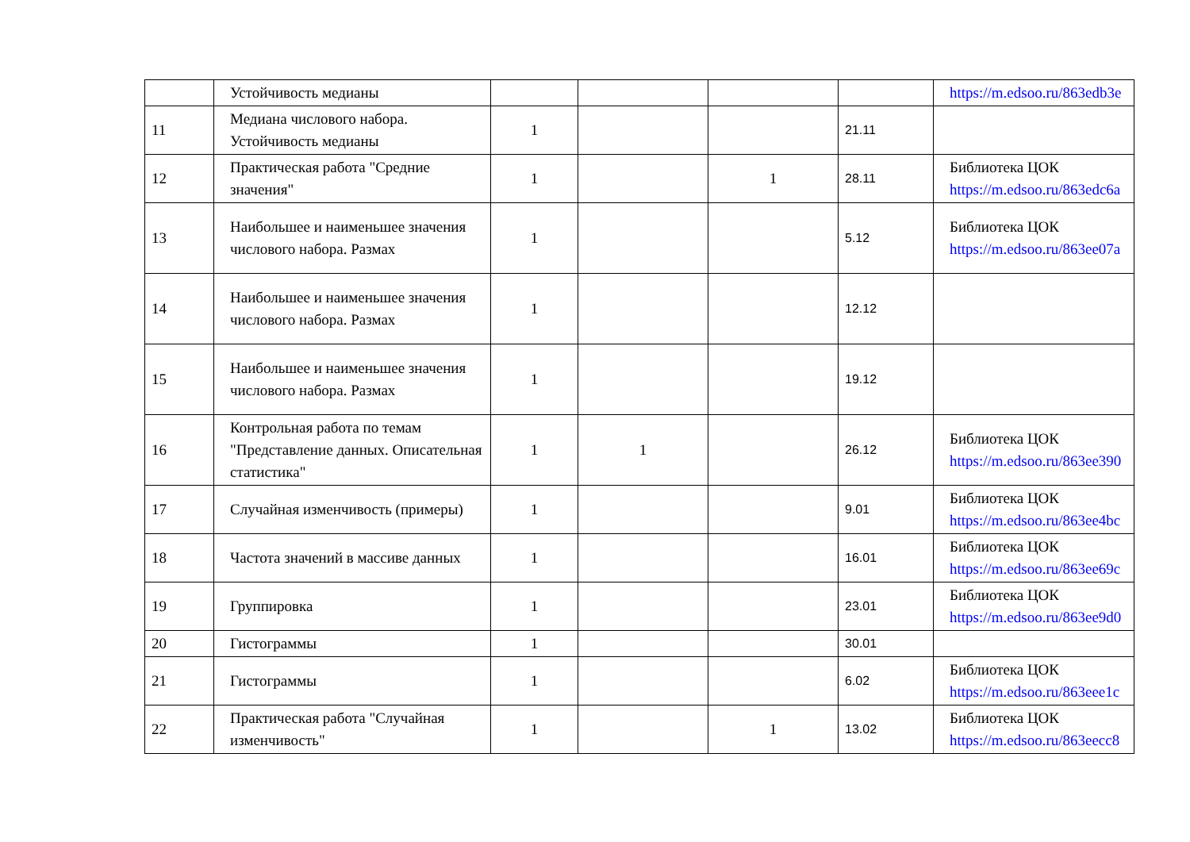| | Устойчивость медианы | | | | | https://m.edsoo.ru/863edb3e |
| 11 | Медиана числового набора. Устойчивость медианы | 1 | | | 21.11 | |
| 12 | Практическая работа "Средние значения" | 1 | | 1 | 28.11 | Библиотека ЦОК https://m.edsoo.ru/863edc6a |
| 13 | Наибольшее и наименьшее значения числового набора. Размах | 1 | | | 5.12 | Библиотека ЦОК https://m.edsoo.ru/863ee07a |
| 14 | Наибольшее и наименьшее значения числового набора. Размах | 1 | | | 12.12 | |
| 15 | Наибольшее и наименьшее значения числового набора. Размах | 1 | | | 19.12 | |
| 16 | Контрольная работа по темам "Представление данных. Описательная статистика" | 1 | 1 | | 26.12 | Библиотека ЦОК https://m.edsoo.ru/863ee390 |
| 17 | Случайная изменчивость (примеры) | 1 | | | 9.01 | Библиотека ЦОК https://m.edsoo.ru/863ee4bc |
| 18 | Частота значений в массиве данных | 1 | | | 16.01 | Библиотека ЦОК https://m.edsoo.ru/863ee69c |
| 19 | Группировка | 1 | | | 23.01 | Библиотека ЦОК https://m.edsoo.ru/863ee9d0 |
| 20 | Гистограммы | 1 | | | 30.01 | |
| 21 | Гистограммы | 1 | | | 6.02 | Библиотека ЦОК https://m.edsoo.ru/863eee1c |
| 22 | Практическая работа "Случайная изменчивость" | 1 | | 1 | 13.02 | Библиотека ЦОК https://m.edsoo.ru/863eecc8 |